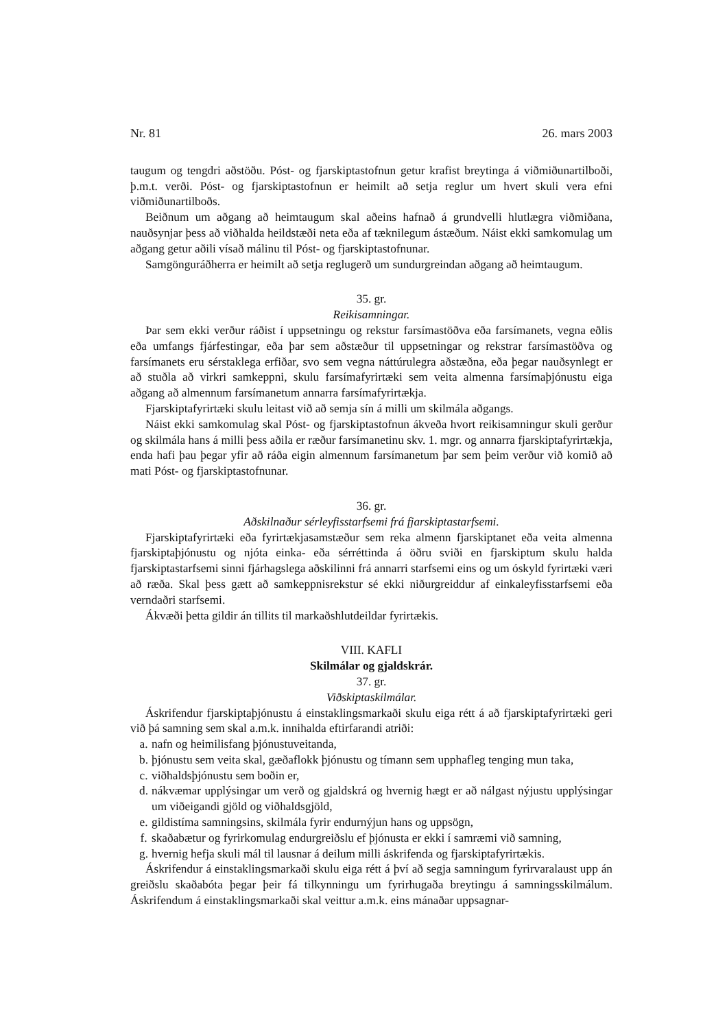Nr. 81 26. mars 2003
taugum og tengdri aðstöðu. Póst- og fjarskiptastofnun getur krafist breytinga á viðmiðunartil­boði, þ.m.t. verði. Póst- og fjarskiptastofnun er heimilt að setja reglur um hvert skuli vera efni viðmiðunartilboðs.
Beiðnum um aðgang að heimtaugum skal aðeins hafnað á grundvelli hlutlægra viðmiðana, nauðsynjar þess að viðhalda heildstæði neta eða af tæknilegum ástæðum. Náist ekki sam­komulag um aðgang getur aðili vísað málinu til Póst- og fjarskiptastofnunar.
Samgönguráðherra er heimilt að setja reglugerð um sundurgreindan aðgang að heimtaugum.
35. gr.
Reikisamningar.
Þar sem ekki verður ráðist í uppsetningu og rekstur farsímastöðva eða farsímanets, vegna eðlis eða umfangs fjárfestingar, eða þar sem aðstæður til uppsetningar og rekstrar farsíma­stöðva og farsímanets eru sérstaklega erfiðar, svo sem vegna náttúrulegra aðstæðna, eða þegar nauðsynlegt er að stuðla að virkri samkeppni, skulu farsímafyrirtæki sem veita al­menna farsímaþjónustu eiga aðgang að almennum farsímanetum annarra farsímafyrirtækja.
Fjarskiptafyrirtæki skulu leitast við að semja sín á milli um skilmála aðgangs.
Náist ekki samkomulag skal Póst- og fjarskiptastofnun ákveða hvort reikisamningur skuli gerður og skilmála hans á milli þess aðila er ræður farsímanetinu skv. 1. mgr. og annarra fjar­skiptafyrirtækja, enda hafi þau þegar yfir að ráða eigin almennum farsímanetum þar sem þeim verður við komið að mati Póst- og fjarskiptastofnunar.
36. gr.
Aðskilnaður sérleyfisstarfsemi frá fjarskiptastarfsemi.
Fjarskiptafyrirtæki eða fyrirtækjasamstæður sem reka almenn fjarskiptanet eða veita al­menna fjarskiptaþjónustu og njóta einka- eða sérréttinda á öðru sviði en fjarskiptum skulu halda fjarskiptastarfsemi sinni fjárhagslega aðskilinni frá annarri starfsemi eins og um óskyld fyrirtæki væri að ræða. Skal þess gætt að samkeppnisrekstur sé ekki niðurgreiddur af einka­leyfisstarfsemi eða verndaðri starfsemi.
Ákvæði þetta gildir án tillits til markaðshlutdeildar fyrirtækis.
VIII. KAFLI
Skilmálar og gjaldskrár.
37. gr.
Viðskiptaskilmálar.
Áskrifendur fjarskiptaþjónustu á einstaklingsmarkaði skulu eiga rétt á að fjarskiptafyrir­tæki geri við þá samning sem skal a.m.k. innihalda eftirfarandi atriði:
a. nafn og heimilisfang þjónustuveitanda,
b. þjónustu sem veita skal, gæðaflokk þjónustu og tímann sem upphafleg tenging mun taka,
c. viðhaldsþjónustu sem boðin er,
d. nákvæmar upplýsingar um verð og gjaldskrá og hvernig hægt er að nálgast nýjustu upp­lýsingar um viðeigandi gjöld og viðhaldsgjöld,
e. gildistíma samningsins, skilmála fyrir endurnýjun hans og uppsögn,
f. skaðabætur og fyrirkomulag endurgreiðslu ef þjónusta er ekki í samræmi við samning,
g. hvernig hefja skuli mál til lausnar á deilum milli áskrifenda og fjarskiptafyrirtækis.
Áskrifendur á einstaklingsmarkaði skulu eiga rétt á því að segja samningum fyrirvaralaust upp án greiðslu skaðabóta þegar þeir fá tilkynningu um fyrirhugaða breytingu á samnings­skilmálum. Áskrifendum á einstaklingsmarkaði skal veittur a.m.k. eins mánaðar uppsagnar-